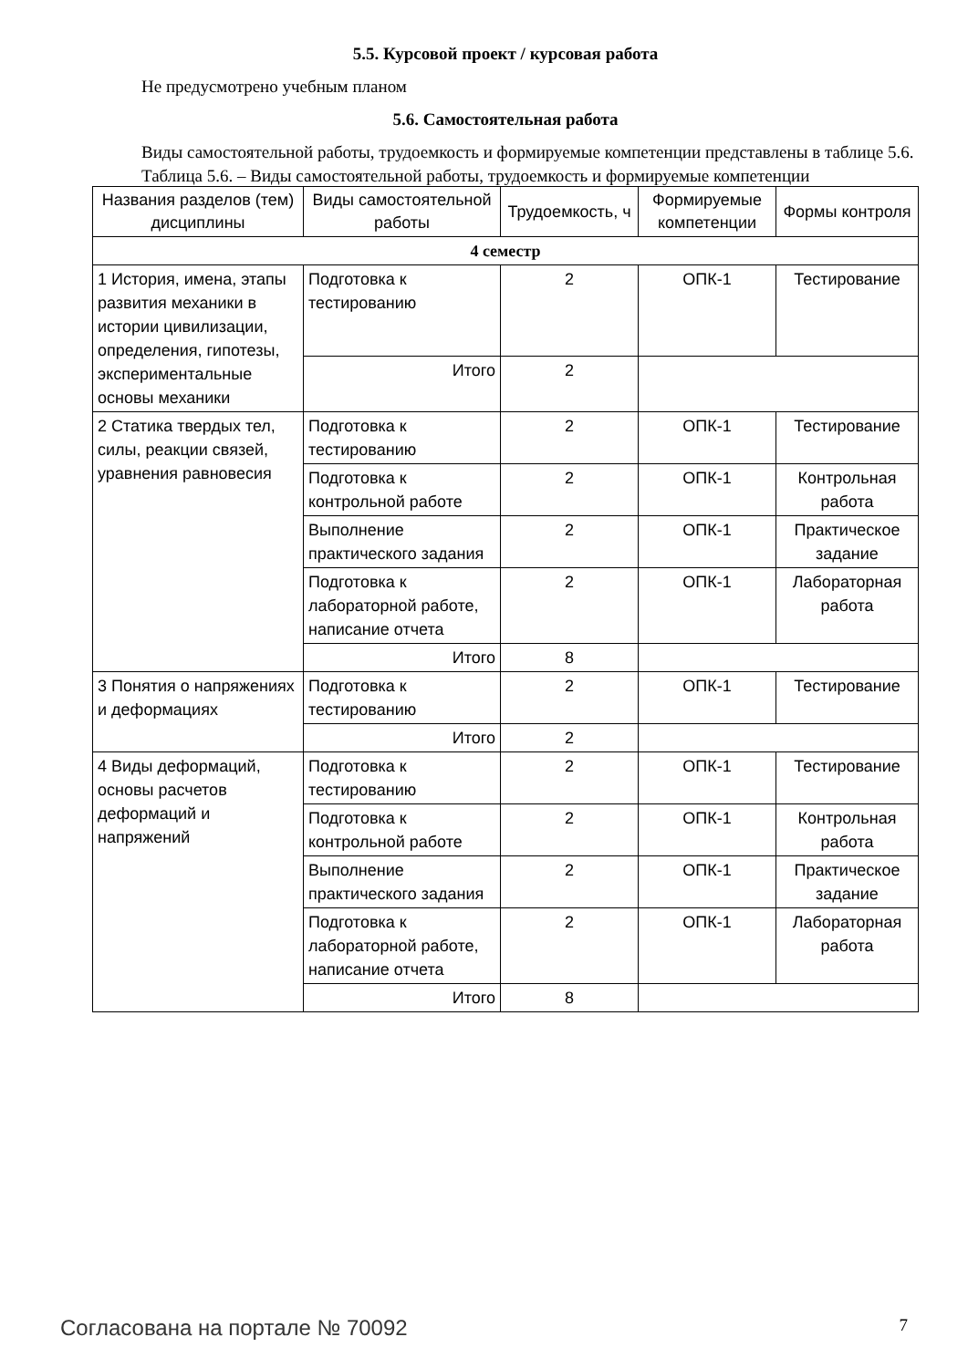5.5. Курсовой проект / курсовая работа
Не предусмотрено учебным планом
5.6. Самостоятельная работа
Виды самостоятельной работы, трудоемкость и формируемые компетенции представлены в таблице 5.6.
Таблица 5.6. – Виды самостоятельной работы, трудоемкость и формируемые компетенции
| Названия разделов (тем) дисциплины | Виды самостоятельной работы | Трудоемкость, ч | Формируемые компетенции | Формы контроля |
| --- | --- | --- | --- | --- |
| 4 семестр | | | | |
| 1 История, имена, этапы развития механики в истории цивилизации, определения, гипотезы, экспериментальные основы механики | Подготовка к тестированию | 2 | ОПК-1 | Тестирование |
| | Итого | 2 | | |
| 2 Статика твердых тел, силы, реакции связей, уравнения равновесия | Подготовка к тестированию | 2 | ОПК-1 | Тестирование |
| | Подготовка к контрольной работе | 2 | ОПК-1 | Контрольная работа |
| | Выполнение практического задания | 2 | ОПК-1 | Практическое задание |
| | Подготовка к лабораторной работе, написание отчета | 2 | ОПК-1 | Лабораторная работа |
| | Итого | 8 | | |
| 3 Понятия о напряжениях и деформациях | Подготовка к тестированию | 2 | ОПК-1 | Тестирование |
| | Итого | 2 | | |
| 4 Виды деформаций, основы расчетов деформаций и напряжений | Подготовка к тестированию | 2 | ОПК-1 | Тестирование |
| | Подготовка к контрольной работе | 2 | ОПК-1 | Контрольная работа |
| | Выполнение практического задания | 2 | ОПК-1 | Практическое задание |
| | Подготовка к лабораторной работе, написание отчета | 2 | ОПК-1 | Лабораторная работа |
| | Итого | 8 | | |
Согласована на портале № 70092 7